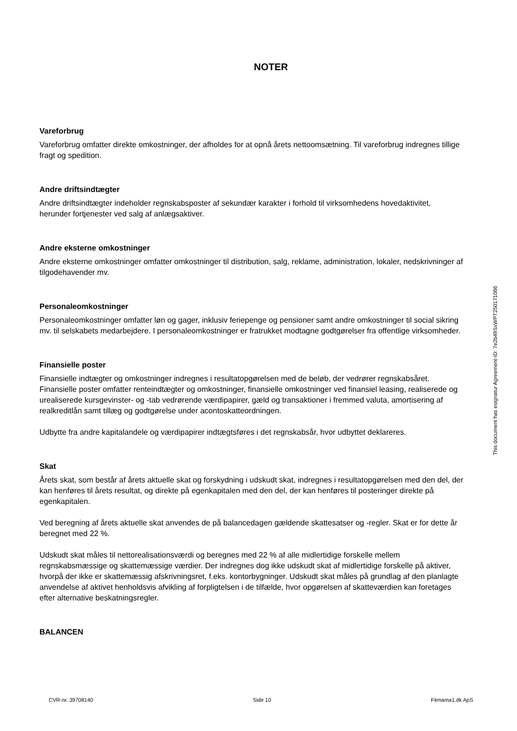NOTER
Vareforbrug
Vareforbrug omfatter direkte omkostninger, der afholdes for at opnå årets nettoomsætning. Til vareforbrug indregnes tillige fragt og spedition.
Andre driftsindtægter
Andre driftsindtægter indeholder regnskabsposter af sekundær karakter i forhold til virksomhedens hovedaktivitet, herunder fortjenester ved salg af anlægsaktiver.
Andre eksterne omkostninger
Andre eksterne omkostninger omfatter omkostninger til distribution, salg, reklame, administration, lokaler, nedskrivninger af tilgodehavender mv.
Personaleomkostninger
Personaleomkostninger omfatter løn og gager, inklusiv feriepenge og pensioner samt andre omkostninger til social sikring mv. til selskabets medarbejdere. I personaleomkostninger er fratrukket modtagne godtgørelser fra offentlige virksomheder.
Finansielle poster
Finansielle indtægter og omkostninger indregnes i resultatopgørelsen med de beløb, der vedrører regnskabsåret. Finansielle poster omfatter renteindtægter og omkostninger, finansielle omkostninger ved finansiel leasing, realiserede og urealiserede kursgevinster- og -tab vedrørende værdipapirer, gæld og transaktioner i fremmed valuta, amortisering af realkreditlån samt tillæg og godtgørelse under acontoskatteordningen.
Udbytte fra andre kapitalandele og værdipapirer indtægtsføres i det regnskabsår, hvor udbyttet deklareres.
Skat
Årets skat, som består af årets aktuelle skat og forskydning i udskudt skat, indregnes i resultatopgørelsen med den del, der kan henføres til årets resultat, og direkte på egenkapitalen med den del, der kan henføres til posteringer direkte på egenkapitalen.
Ved beregning af årets aktuelle skat anvendes de på balancedagen gældende skattesatser og -regler. Skat er for dette år beregnet med 22 %.
Udskudt skat måles til nettorealisationsværdi og beregnes med 22 % af alle midlertidige forskelle mellem regnskabsmæssige og skattemæssige værdier. Der indregnes dog ikke udskudt skat af midlertidige forskelle på aktiver, hvorpå der ikke er skattemæssig afskrivningsret, f.eks. kontorbygninger. Udskudt skat måles på grundlag af den planlagte anvendelse af aktivet henholdsvis afvikling af forpligtelsen i de tilfælde, hvor opgørelsen af skatteværdien kan foretages efter alternative beskatningsregler.
BALANCEN
This document has esignatur Agreement-ID: 7e2b49SxWPT250171086
CVR-nr. 39708140 Side 10 Fitmama1.dk ApS